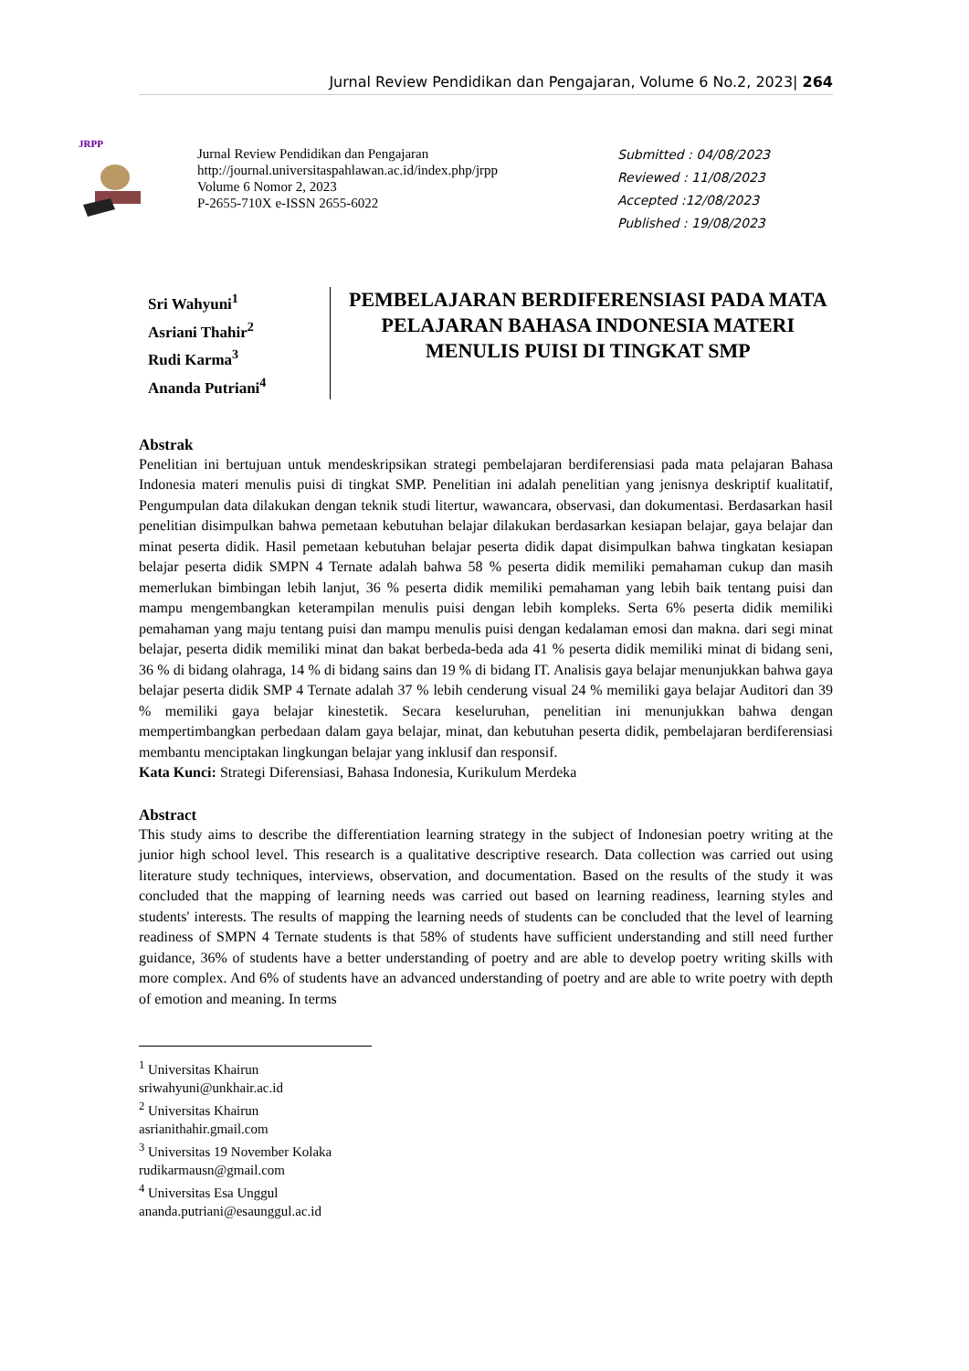Jurnal Review Pendidikan dan Pengajaran, Volume 6 No.2, 2023| 264
JRPP
Jurnal Review Pendidikan dan Pengajaran
http://journal.universitaspahlawan.ac.id/index.php/jrpp
Volume 6 Nomor 2, 2023
P-2655-710X e-ISSN 2655-6022
Submitted : 04/08/2023
Reviewed : 11/08/2023
Accepted :12/08/2023
Published : 19/08/2023
Sri Wahyuni<sup>1</sup>
Asriani Thahir<sup>2</sup>
Rudi Karma<sup>3</sup>
Ananda Putriani<sup>4</sup>
PEMBELAJARAN BERDIFERENSIASI PADA MATA PELAJARAN BAHASA INDONESIA MATERI MENULIS PUISI DI TINGKAT SMP
Abstrak
Penelitian ini bertujuan untuk mendeskripsikan strategi pembelajaran berdiferensiasi pada mata pelajaran Bahasa Indonesia materi menulis puisi di tingkat SMP. Penelitian ini adalah penelitian yang jenisnya deskriptif kualitatif, Pengumpulan data dilakukan dengan teknik studi litertur, wawancara, observasi, dan dokumentasi. Berdasarkan hasil penelitian disimpulkan bahwa pemetaan kebutuhan belajar dilakukan berdasarkan kesiapan belajar, gaya belajar dan minat peserta didik. Hasil pemetaan kebutuhan belajar peserta didik dapat disimpulkan bahwa tingkatan kesiapan belajar peserta didik SMPN 4 Ternate adalah bahwa 58 % peserta didik memiliki pemahaman cukup dan masih memerlukan bimbingan lebih lanjut, 36 % peserta didik memiliki pemahaman yang lebih baik tentang puisi dan mampu mengembangkan keterampilan menulis puisi dengan lebih kompleks. Serta 6% peserta didik memiliki pemahaman yang maju tentang puisi dan mampu menulis puisi dengan kedalaman emosi dan makna. dari segi minat belajar, peserta didik memiliki minat dan bakat berbeda-beda ada 41 % peserta didik memiliki minat di bidang seni, 36 % di bidang olahraga, 14 % di bidang sains dan 19 % di bidang IT. Analisis gaya belajar menunjukkan bahwa gaya belajar peserta didik SMP 4 Ternate adalah 37 % lebih cenderung visual 24 % memiliki gaya belajar Auditori dan 39 % memiliki gaya belajar kinestetik. Secara keseluruhan, penelitian ini menunjukkan bahwa dengan mempertimbangkan perbedaan dalam gaya belajar, minat, dan kebutuhan peserta didik, pembelajaran berdiferensiasi membantu menciptakan lingkungan belajar yang inklusif dan responsif.
Kata Kunci: Strategi Diferensiasi, Bahasa Indonesia, Kurikulum Merdeka
Abstract
This study aims to describe the differentiation learning strategy in the subject of Indonesian poetry writing at the junior high school level. This research is a qualitative descriptive research. Data collection was carried out using literature study techniques, interviews, observation, and documentation. Based on the results of the study it was concluded that the mapping of learning needs was carried out based on learning readiness, learning styles and students' interests. The results of mapping the learning needs of students can be concluded that the level of learning readiness of SMPN 4 Ternate students is that 58% of students have sufficient understanding and still need further guidance, 36% of students have a better understanding of poetry and are able to develop poetry writing skills with more complex. And 6% of students have an advanced understanding of poetry and are able to write poetry with depth of emotion and meaning. In terms
<sup>1</sup> Universitas Khairun
sriwahyuni@unkhair.ac.id
<sup>2</sup> Universitas Khairun
asrianithahir.gmail.com
<sup>3</sup> Universitas 19 November Kolaka
rudikarmausn@gmail.com
<sup>4</sup> Universitas Esa Unggul
ananda.putriani@esaunggul.ac.id